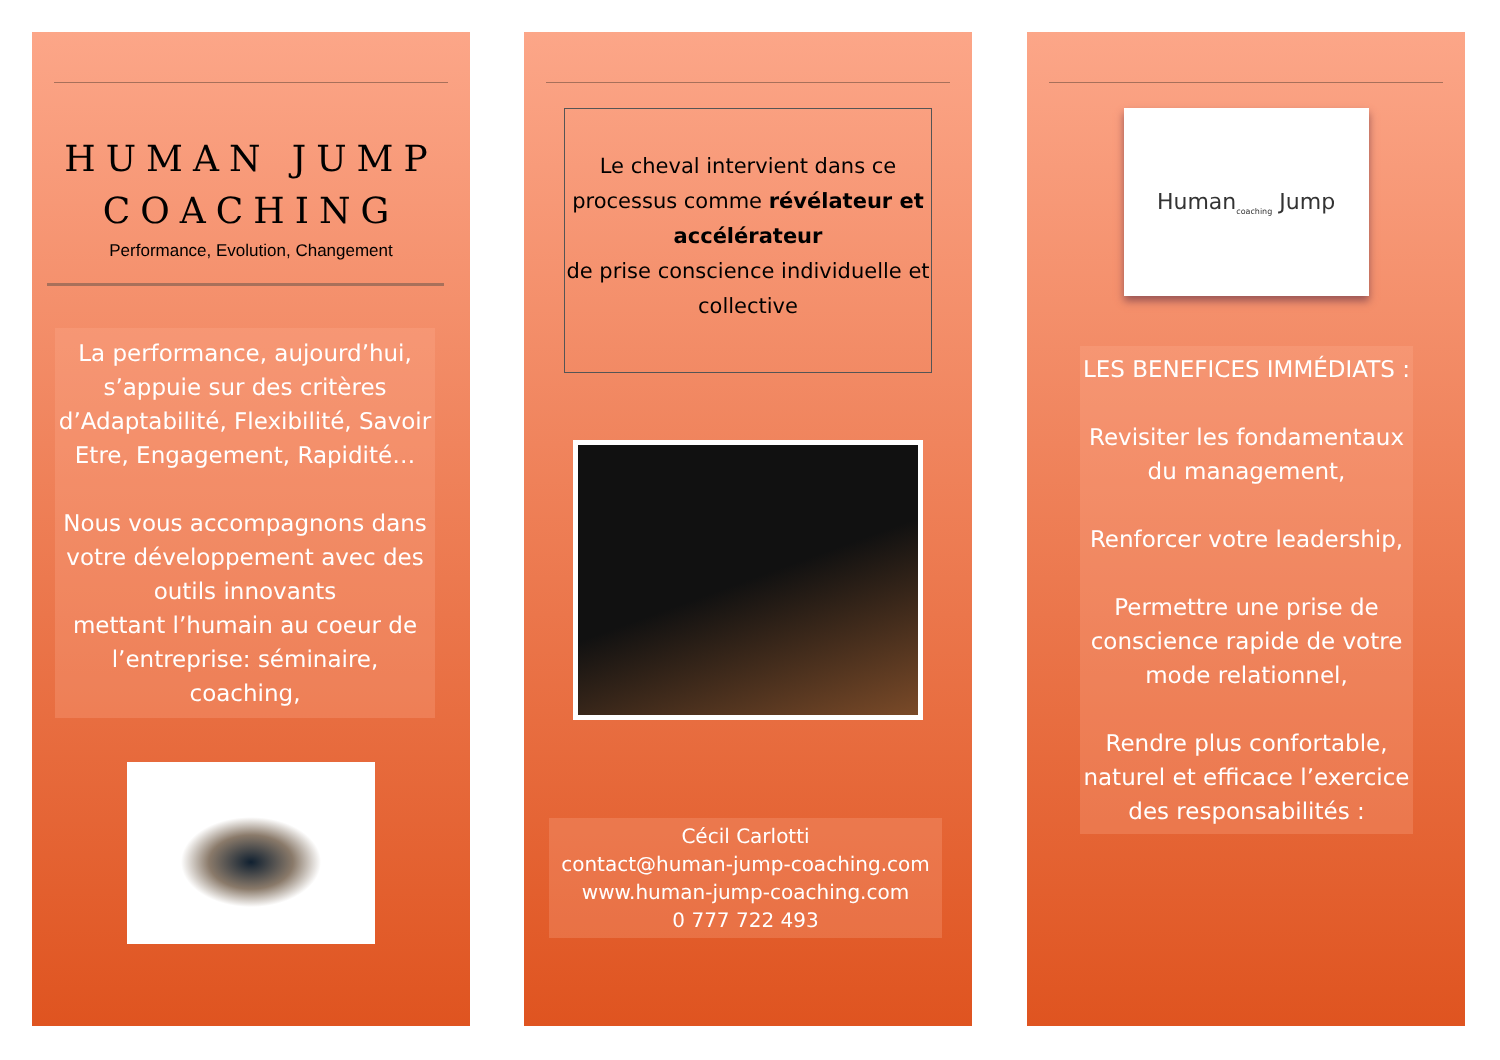HUMAN JUMP
COACHING
Performance, Evolution, Changement
La performance, aujourd’hui, s’appuie sur des critères d’Adaptabilité, Flexibilité, Savoir Etre, Engagement, Rapidité…
Nous vous accompagnons dans votre développement avec des outils innovants
mettant l’humain au coeur de l’entreprise: séminaire, coaching,
Le cheval intervient dans ce processus comme révélateur et accélérateur
de prise conscience individuelle et collective
Cécil Carlotti
contact@human-jump-coaching.com
www.human-jump-coaching.com
0 777 722 493
Human<sub>coaching</sub> Jump
LES BENEFICES IMMÉDIATS :
Revisiter les fondamentaux du management,
Renforcer votre leadership,
Permettre une prise de conscience rapide de votre mode relationnel,
Rendre plus confortable, naturel et efficace l’exercice des responsabilités :